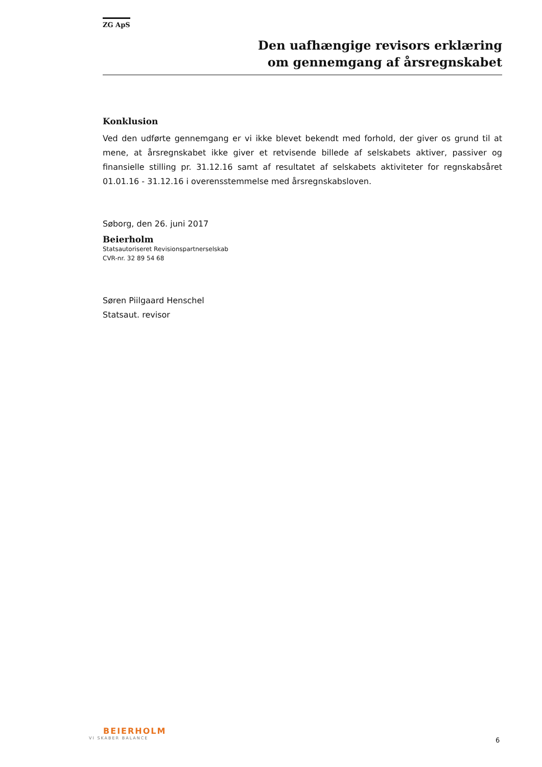ZG ApS
Den uafhængige revisors erklæring
om gennemgang af årsregnskabet
Konklusion
Ved den udførte gennemgang er vi ikke blevet bekendt med forhold, der giver os grund til at mene, at årsregnskabet ikke giver et retvisende billede af selskabets aktiver, passiver og finansielle stilling pr. 31.12.16 samt af resultatet af selskabets aktiviteter for regnskabsåret 01.01.16 - 31.12.16 i overensstemmelse med årsregnskabsloven.
Søborg, den 26. juni 2017
Beierholm
Statsautoriseret Revisionspartnerselskab
CVR-nr. 32 89 54 68
Søren Piilgaard Henschel
Statsaut. revisor
BEIERHOLM
VI SKABER BALANCE
6